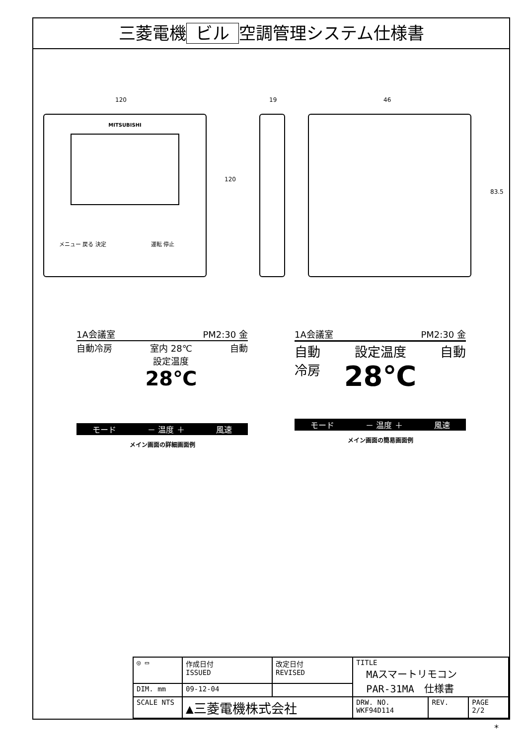三菱電機 ビル 空調管理システム仕様書
120
MITSUBISHI
メニュー 戻る 決定 運転 停止
120
19 46
83.5
1A会議室 PM2:30 金
自動冷房 室内 28℃
設定温度
28℃
自動
モード － 温度 ＋ 風速
メイン画面の詳細画面例
1A会議室 PM2:30 金
自動
冷房
設定温度
28℃
自動
モード － 温度 ＋ 風速
メイン画面の簡易画面例
| ◎ ▭ | 作成日付 ISSUED | 改定日付 REVISED | TITLE MAスマートリモコン PAR-31MA 仕様書 | | |
| DIM. mm | 09-12-04 | | | | |
| SCALE NTS | ▲三菱電機株式会社 | | DRW. NO. WKF94D114 | REV. | PAGE 2/2 |
*